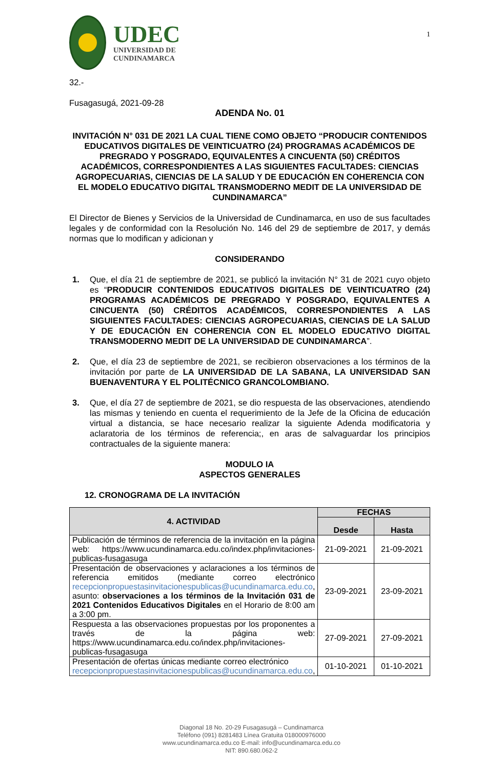UDEC
UNIVERSIDAD DE
CUNDINAMARCA
1
32.-
Fusagasugá, 2021-09-28
ADENDA No. 01
INVITACIÓN N° 031 DE 2021 LA CUAL TIENE COMO OBJETO “PRODUCIR CONTENIDOS EDUCATIVOS DIGITALES DE VEINTICUATRO (24) PROGRAMAS ACADÉMICOS DE PREGRADO Y POSGRADO, EQUIVALENTES A CINCUENTA (50) CRÉDITOS ACADÉMICOS, CORRESPONDIENTES A LAS SIGUIENTES FACULTADES: CIENCIAS AGROPECUARIAS, CIENCIAS DE LA SALUD Y DE EDUCACIÓN EN COHERENCIA CON EL MODELO EDUCATIVO DIGITAL TRANSMODERNO MEDIT DE LA UNIVERSIDAD DE CUNDINAMARCA”
El Director de Bienes y Servicios de la Universidad de Cundinamarca, en uso de sus facultades legales y de conformidad con la Resolución No. 146 del 29 de septiembre de 2017, y demás normas que lo modifican y adicionan y
CONSIDERANDO
1. Que, el día 21 de septiembre de 2021, se publicó la invitación N° 31 de 2021 cuyo objeto es “PRODUCIR CONTENIDOS EDUCATIVOS DIGITALES DE VEINTICUATRO (24) PROGRAMAS ACADÉMICOS DE PREGRADO Y POSGRADO, EQUIVALENTES A CINCUENTA (50) CRÉDITOS ACADÉMICOS, CORRESPONDIENTES A LAS SIGUIENTES FACULTADES: CIENCIAS AGROPECUARIAS, CIENCIAS DE LA SALUD Y DE EDUCACIÓN EN COHERENCIA CON EL MODELO EDUCATIVO DIGITAL TRANSMODERNO MEDIT DE LA UNIVERSIDAD DE CUNDINAMARCA”.
2. Que, el día 23 de septiembre de 2021, se recibieron observaciones a los términos de la invitación por parte de LA UNIVERSIDAD DE LA SABANA, LA UNIVERSIDAD SAN BUENAVENTURA Y EL POLITÉCNICO GRANCOLOMBIANO.
3. Que, el día 27 de septiembre de 2021, se dio respuesta de las observaciones, atendiendo las mismas y teniendo en cuenta el requerimiento de la Jefe de la Oficina de educación virtual a distancia, se hace necesario realizar la siguiente Adenda modificatoria y aclaratoria de los términos de referencia;, en aras de salvaguardar los principios contractuales de la siguiente manera:
MODULO IA
ASPECTOS GENERALES
12. CRONOGRAMA DE LA INVITACIÓN
| 4. ACTIVIDAD | FECHAS | |
| --- | --- | --- |
| | Desde | Hasta |
| Publicación de términos de referencia de la invitación en la página web: https://www.ucundinamarca.edu.co/index.php/invitaciones-publicas-fusagasuga | 21-09-2021 | 21-09-2021 |
| Presentación de observaciones y aclaraciones a los términos de referencia emitidos (mediante correo electrónico recepcionpropuestasinvitacionespublicas@ucundinamarca.edu.co , asunto: observaciones a los términos de la Invitación 031 de 2021 Contenidos Educativos Digitales en el Horario de 8:00 am a 3:00 pm. | 23-09-2021 | 23-09-2021 |
| Respuesta a las observaciones propuestas por los proponentes a través de la página web: https://www.ucundinamarca.edu.co/index.php/invitaciones-publicas-fusagasuga | 27-09-2021 | 27-09-2021 |
| Presentación de ofertas únicas mediante correo electrónico recepcionpropuestasinvitacionespublicas@ucundinamarca.edu.co , | 01-10-2021 | 01-10-2021 |
Diagonal 18 No. 20-29 Fusagasugá – Cundinamarca
Teléfono (091) 8281483 Línea Gratuita 018000976000
www.ucundinamarca.edu.co E-mail: info@ucundinamarca.edu.co
NIT: 890.680.062-2